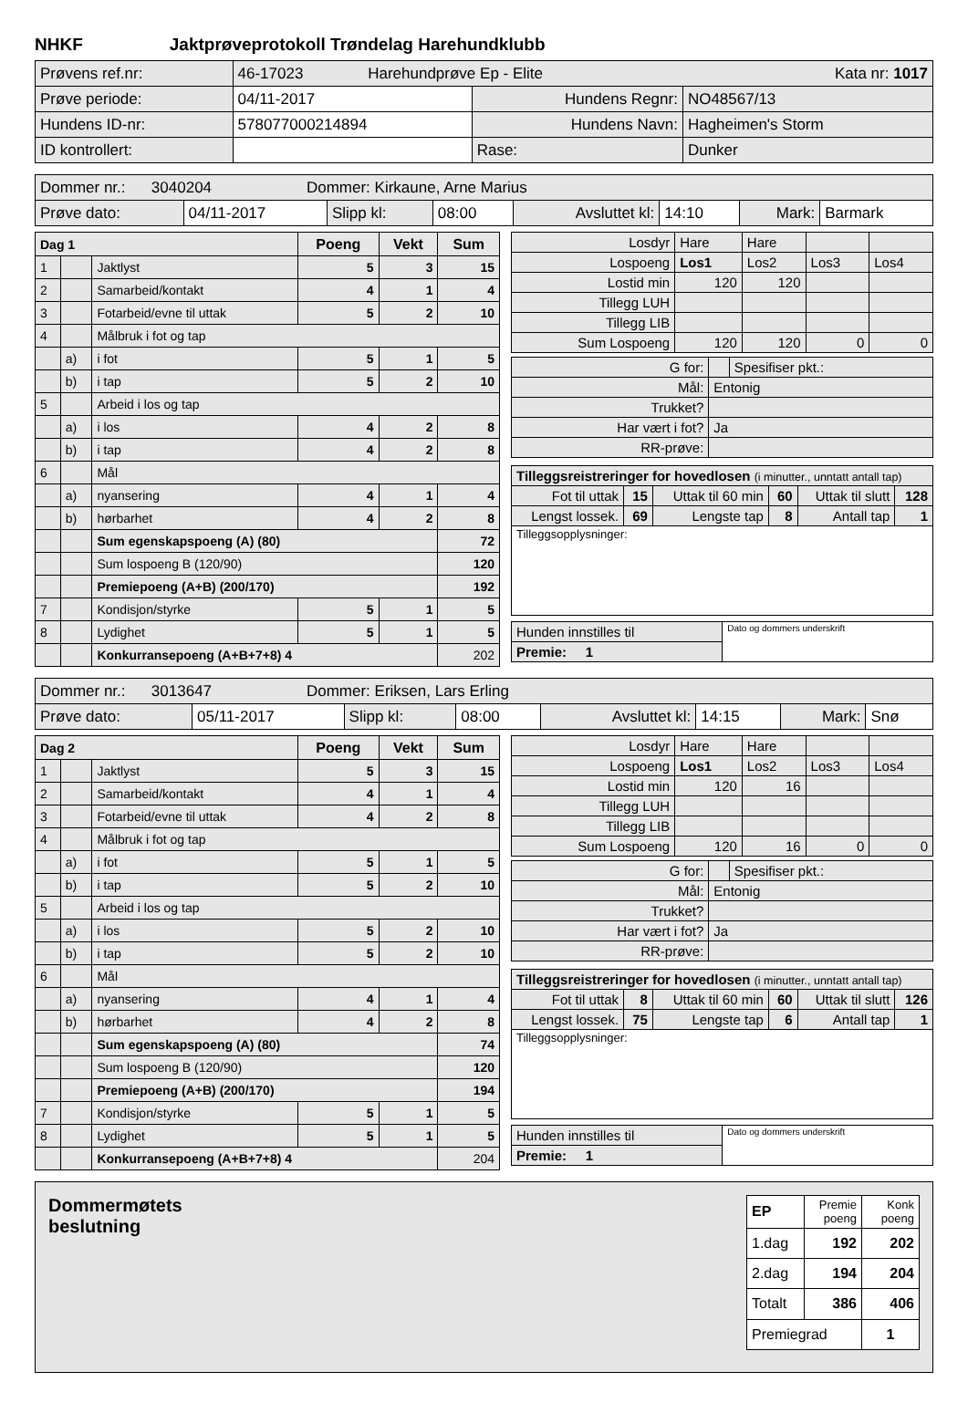NHKF Jaktprøveprotokoll Trøndelag Harehundklubb
| Prøvens ref.nr: | 46-17023 Harehundprøve Ep - Elite Kata nr: 1017 | | |
| Prøve periode: | 04/11-2017 | Hundens Regnr: | NO48567/13 |
| Hundens ID-nr: | 578077000214894 | Hundens Navn: | Hagheimen's Storm |
| ID kontrollert: | | Rase: | Dunker |
| Dommer nr.: 3040204 Dommer: Kirkaune, Arne Marius | | | | | | | |
| Prøve dato: | 04/11-2017 | Slipp kl: | 08:00 | Avsluttet kl: | 14:10 | Mark: | Barmark |
| Dag 1 | | | Poeng | Vekt | Sum |
| 1 | | Jaktlyst | 5 | 3 | 15 |
| 2 | | Samarbeid/kontakt | 4 | 1 | 4 |
| 3 | | Fotarbeid/evne til uttak | 5 | 2 | 10 |
| 4 | | Målbruk i fot og tap | | | |
| | a) | i fot | 5 | 1 | 5 |
| | b) | i tap | 5 | 2 | 10 |
| 5 | | Arbeid i los og tap | | | |
| | a) | i los | 4 | 2 | 8 |
| | b) | i tap | 4 | 2 | 8 |
| 6 | | Mål | | | |
| | a) | nyansering | 4 | 1 | 4 |
| | b) | hørbarhet | 4 | 2 | 8 |
| | | Sum egenskapspoeng (A) (80) | | | 72 |
| | | Sum lospoeng B (120/90) | | | 120 |
| | | Premiepoeng (A+B) (200/170) | | | 192 |
| 7 | | Kondisjon/styrke | 5 | 1 | 5 |
| 8 | | Lydighet | 5 | 1 | 5 |
| | | Konkurransepoeng (A+B+7+8) 4 | | | 202 |
| Losdyr | Hare | Hare | | |
| Lospoeng | Los1 | Los2 | Los3 | Los4 |
| Lostid min | 120 | 120 | | |
| Tillegg LUH | | | | |
| Tillegg LIB | | | | |
| Sum Lospoeng | 120 | 120 | 0 | 0 |
| G for: | | Spesifiser pkt.: |
| Mål: | Entonig | |
| Trukket? | | |
| Har vært i fot? | Ja | |
| RR-prøve: | | |
| Tilleggsreistreringer for hovedlosen (i minutter., unntatt antall tap) | | | | | |
| Fot til uttak | 15 | Uttak til 60 min | 60 | Uttak til slutt | 128 |
| Lengst lossek. | 69 | Lengste tap | 8 | Antall tap | 1 |
| Tilleggsopplysninger: | | | | | |
| Hunden innstilles til | Dato og dommers underskrift |
| Premie: 1 | |
| Dommer nr.: 3013647 Dommer: Eriksen, Lars Erling | | | | | | | |
| Prøve dato: | 05/11-2017 | Slipp kl: | 08:00 | Avsluttet kl: | 14:15 | Mark: | Snø |
| Dag 2 | | | Poeng | Vekt | Sum |
| 1 | | Jaktlyst | 5 | 3 | 15 |
| 2 | | Samarbeid/kontakt | 4 | 1 | 4 |
| 3 | | Fotarbeid/evne til uttak | 4 | 2 | 8 |
| 4 | | Målbruk i fot og tap | | | |
| | a) | i fot | 5 | 1 | 5 |
| | b) | i tap | 5 | 2 | 10 |
| 5 | | Arbeid i los og tap | | | |
| | a) | i los | 5 | 2 | 10 |
| | b) | i tap | 5 | 2 | 10 |
| 6 | | Mål | | | |
| | a) | nyansering | 4 | 1 | 4 |
| | b) | hørbarhet | 4 | 2 | 8 |
| | | Sum egenskapspoeng (A) (80) | | | 74 |
| | | Sum lospoeng B (120/90) | | | 120 |
| | | Premiepoeng (A+B) (200/170) | | | 194 |
| 7 | | Kondisjon/styrke | 5 | 1 | 5 |
| 8 | | Lydighet | 5 | 1 | 5 |
| | | Konkurransepoeng (A+B+7+8) 4 | | | 204 |
| Losdyr | Hare | Hare | | |
| Lospoeng | Los1 | Los2 | Los3 | Los4 |
| Lostid min | 120 | 16 | | |
| Tillegg LUH | | | | |
| Tillegg LIB | | | | |
| Sum Lospoeng | 120 | 16 | 0 | 0 |
| G for: | | Spesifiser pkt.: |
| Mål: | Entonig | |
| Trukket? | | |
| Har vært i fot? | Ja | |
| RR-prøve: | | |
| Tilleggsreistreringer for hovedlosen (i minutter., unntatt antall tap) | | | | | |
| Fot til uttak | 8 | Uttak til 60 min | 60 | Uttak til slutt | 126 |
| Lengst lossek. | 75 | Lengste tap | 6 | Antall tap | 1 |
| Tilleggsopplysninger: | | | | | |
| Hunden innstilles til | Dato og dommers underskrift |
| Premie: 1 | |
Dommermøtets
beslutning
| EP | Premie poeng | Konk poeng |
| 1.dag | 192 | 202 |
| 2.dag | 194 | 204 |
| Totalt | 386 | 406 |
| Premiegrad | | 1 |